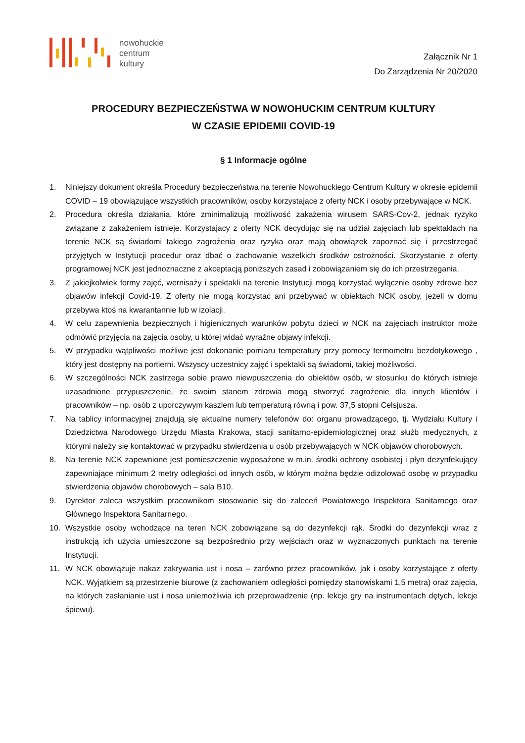nowohuckie
centrum
kultury
Załącznik Nr 1
Do Zarządzenia Nr 20/2020
PROCEDURY BEZPIECZEŃSTWA W NOWOHUCKIM CENTRUM KULTURY
W CZASIE EPIDEMII COVID-19
§ 1 Informacje ogólne
1. Niniejszy dokument określa Procedury bezpieczeństwa na terenie Nowohuckiego Centrum Kultury w okresie epidemii COVID – 19 obowiązujące wszystkich pracowników, osoby korzystające z oferty NCK i osoby przebywające w NCK.
2. Procedura określa działania, które zminimalizują możliwość zakażenia wirusem SARS-Cov-2, jednak ryzyko związane z zakażeniem istnieje. Korzystajacy z oferty NCK decydując się na udział zajęciach lub spektaklach na terenie NCK są świadomi takiego zagrożenia oraz ryzyka oraz mają obowiązek zapoznać się i przestrzegać przyjętych w Instytucji procedur oraz dbać o zachowanie wszelkich środków ostrożności. Skorzystanie z oferty programowej NCK jest jednoznaczne z akceptacją poniższych zasad i zobowiązaniem się do ich przestrzegania.
3. Z jakiejkolwiek formy zajęć, wernisaży i spektakli na terenie Instytucji mogą korzystać wyłącznie osoby zdrowe bez objawów infekcji Covid-19. Z oferty nie mogą korzystać ani przebywać w obiektach NCK osoby, jeżeli w domu przebywa ktoś na kwarantannie lub w izolacji.
4. W celu zapewnienia bezpiecznych i higienicznych warunków pobytu dzieci w NCK na zajęciach instruktor może odmówić przyjęcia na zajęcia osoby, u której widać wyraźne objawy infekcji.
5. W przypadku wątpliwości możliwe jest dokonanie pomiaru temperatury przy pomocy termometru bezdotykowego , który jest dostępny na portierni. Wszyscy uczestnicy zajęć i spektakli są świadomi, takiej możliwości.
6. W szczególności NCK zastrzega sobie prawo niewpuszczenia do obiektów osób, w stosunku do których istnieje uzasadnione przypuszczenie, że swoim stanem zdrowia mogą stworzyć zagrożenie dla innych klientów i pracowników – np. osób z uporczywym kaszlem lub temperaturą równą i pow. 37,5 stopni Celsjusza.
7. Na tablicy informacyjnej znajdują się aktualne numery telefonów do: organu prowadzącego, tj. Wydziału Kultury i Dziedzictwa Narodowego Urzędu Miasta Krakowa, stacji sanitarno-epidemiologicznej oraz służb medycznych, z którymi należy się kontaktować w przypadku stwierdzenia u osób przebywających w NCK objawów chorobowych.
8. Na terenie NCK zapewnione jest pomieszczenie wyposażone w m.in. środki ochrony osobistej i płyn dezynfekujący zapewniające minimum 2 metry odległości od innych osób, w którym można będzie odizolować osobę w przypadku stwierdzenia objawów chorobowych – sala B10.
9. Dyrektor zaleca wszystkim pracownikom stosowanie się do zaleceń Powiatowego Inspektora Sanitarnego oraz Głównego Inspektora Sanitarnego.
10. Wszystkie osoby wchodzące na teren NCK zobowiązane są do dezynfekcji rąk. Środki do dezynfekcji wraz z instrukcją ich użycia umieszczone są bezpośrednio przy wejściach oraz w wyznaczonych punktach na terenie Instytucji.
11. W NCK obowiązuje nakaz zakrywania ust i nosa – zarówno przez pracowników, jak i osoby korzystające z oferty NCK. Wyjątkiem są przestrzenie biurowe (z zachowaniem odległości pomiędzy stanowiskami 1,5 metra) oraz zajęcia, na których zasłanianie ust i nosa uniemożliwia ich przeprowadzenie (np. lekcje gry na instrumentach dętych, lekcje śpiewu).